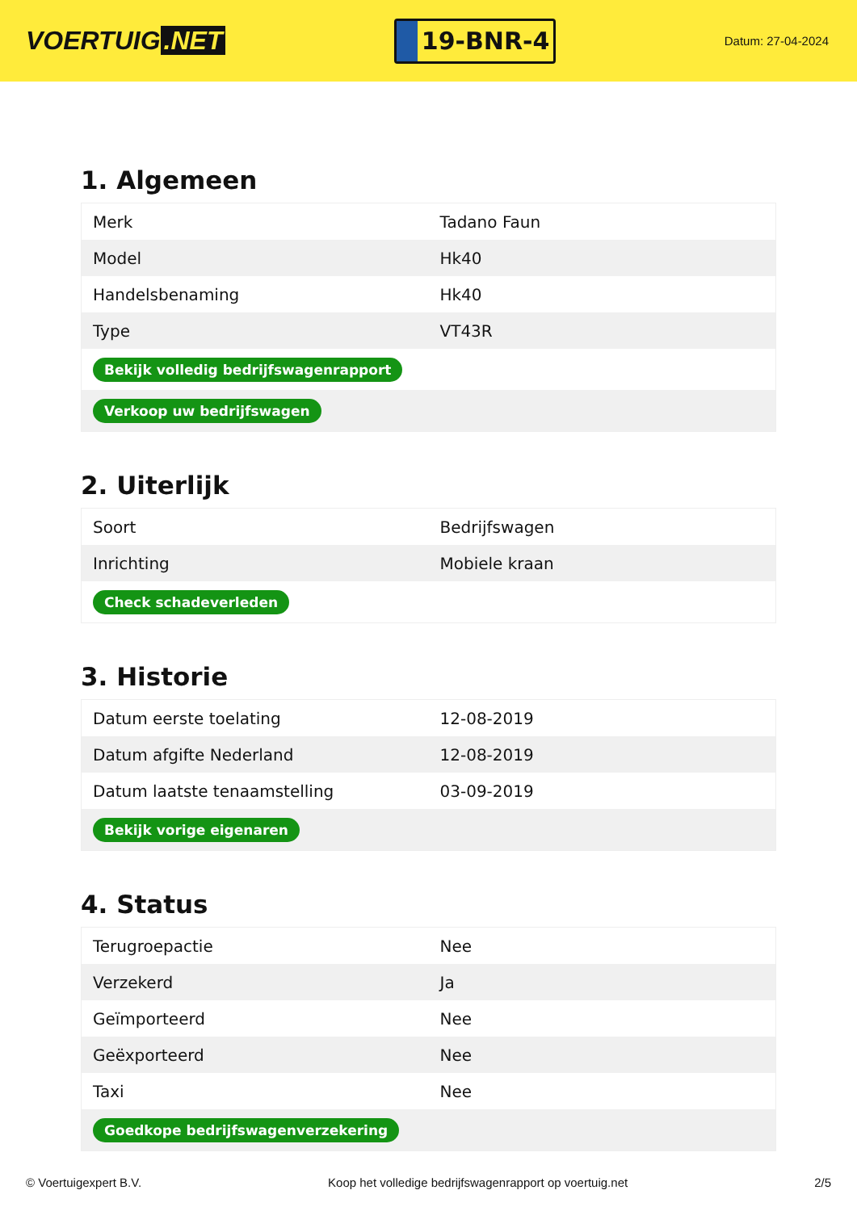VOERTUIG.NET
19-BNR-4
Datum: 27-04-2024
1. Algemeen
| Merk | Tadano Faun |
| Model | Hk40 |
| Handelsbenaming | Hk40 |
| Type | VT43R |
| Bekijk volledig bedrijfswagenrapport | |
| Verkoop uw bedrijfswagen | |
2. Uiterlijk
| Soort | Bedrijfswagen |
| Inrichting | Mobiele kraan |
| Check schadeverleden | |
3. Historie
| Datum eerste toelating | 12-08-2019 |
| Datum afgifte Nederland | 12-08-2019 |
| Datum laatste tenaamstelling | 03-09-2019 |
| Bekijk vorige eigenaren | |
4. Status
| Terugroepactie | Nee |
| Verzekerd | Ja |
| Geïmporteerd | Nee |
| Geëxporteerd | Nee |
| Taxi | Nee |
| Goedkope bedrijfswagenverzekering | |
© Voertuigexpert B.V. Koop het volledige bedrijfswagenrapport op voertuig.net 2/5